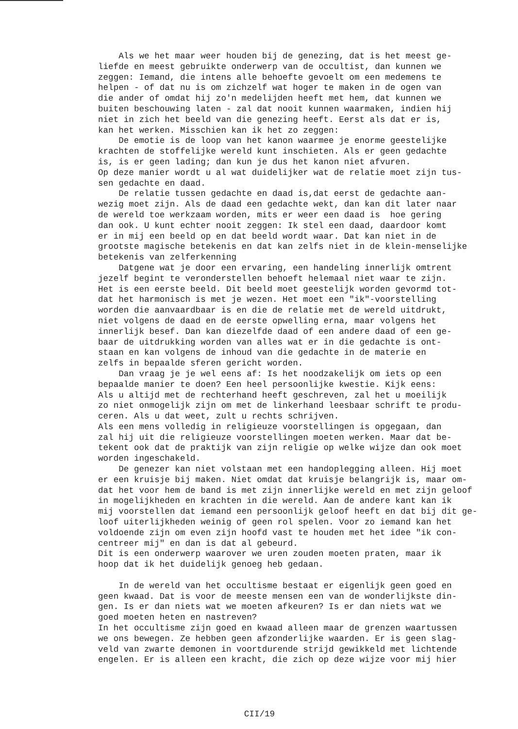Als we het maar weer houden bij de genezing, dat is het meest ge- liefde en meest gebruikte onderwerp van de occultist, dan kunnen we zeggen: Iemand, die intens alle behoefte gevoelt om een medemens te helpen - of dat nu is om zichzelf wat hoger te maken in de ogen van die ander of omdat hij zo'n medelijden heeft met hem, dat kunnen we buiten beschouwing laten - zal dat nooit kunnen waarmaken, indien hij niet in zich het beeld van die genezing heeft. Eerst als dat er is, kan het werken. Misschien kan ik het zo zeggen: De emotie is de loop van het kanon waarmee je enorme geestelijke krachten de stoffelijke wereld kunt inschieten. Als er geen gedachte is, is er geen lading; dan kun je dus het kanon niet afvuren. Op deze manier wordt u al wat duidelijker wat de relatie moet zijn tus- sen gedachte en daad. De relatie tussen gedachte en daad is,dat eerst de gedachte aan- wezig moet zijn. Als de daad een gedachte wekt, dan kan dit later naar de wereld toe werkzaam worden, mits er weer een daad is hoe gering dan ook. U kunt echter nooit zeggen: Ik stel een daad, daardoor komt er in mij een beeld op en dat beeld wordt waar. Dat kan niet in de grootste magische betekenis en dat kan zelfs niet in de klein-menselijke betekenis van zelferkenning Datgene wat je door een ervaring, een handeling innerlijk omtrent jezelf begint te veronderstellen behoeft helemaal niet waar te zijn. Het is een eerste beeld. Dit beeld moet geestelijk worden gevormd tot- dat het harmonisch is met je wezen. Het moet een "ik"-voorstelling worden die aanvaardbaar is en die de relatie met de wereld uitdrukt, niet volgens de daad en de eerste opwelling erna, maar volgens het innerlijk besef. Dan kan diezelfde daad of een andere daad of een ge- baar de uitdrukking worden van alles wat er in die gedachte is ont- staan en kan volgens de inhoud van die gedachte in de materie en zelfs in bepaalde sferen gericht worden. Dan vraag je je wel eens af: Is het noodzakelijk om iets op een bepaalde manier te doen? Een heel persoonlijke kwestie. Kijk eens: Als u altijd met de rechterhand heeft geschreven, zal het u moeilijk zo niet onmogelijk zijn om met de linkerhand leesbaar schrift te produ- ceren. Als u dat weet, zult u rechts schrijven. Als een mens volledig in religieuze voorstellingen is opgegaan, dan zal hij uit die religieuze voorstellingen moeten werken. Maar dat be- tekent ook dat de praktijk van zijn religie op welke wijze dan ook moet worden ingeschakeld. De genezer kan niet volstaan met een handoplegging alleen. Hij moet er een kruisje bij maken. Niet omdat dat kruisje belangrijk is, maar om- dat het voor hem de band is met zijn innerlijke wereld en met zijn geloof in mogelijkheden en krachten in die wereld. Aan de andere kant kan ik mij voorstellen dat iemand een persoonlijk geloof heeft en dat bij dit ge- loof uiterlijkheden weinig of geen rol spelen. Voor zo iemand kan het voldoende zijn om even zijn hoofd vast te houden met het idee "ik con- centreer mij" en dan is dat al gebeurd. Dit is een onderwerp waarover we uren zouden moeten praten, maar ik hoop dat ik het duidelijk genoeg heb gedaan. In de wereld van het occultisme bestaat er eigenlijk geen goed en geen kwaad. Dat is voor de meeste mensen een van de wonderlijkste din- gen. Is er dan niets wat we moeten afkeuren? Is er dan niets wat we goed moeten heten en nastreven? In het occultisme zijn goed en kwaad alleen maar de grenzen waartussen we ons bewegen. Ze hebben geen afzonderlijke waarden. Er is geen slag- veld van zwarte demonen in voortdurende strijd gewikkeld met lichtende engelen. Er is alleen een kracht, die zich op deze wijze voor mij hier
CII/19